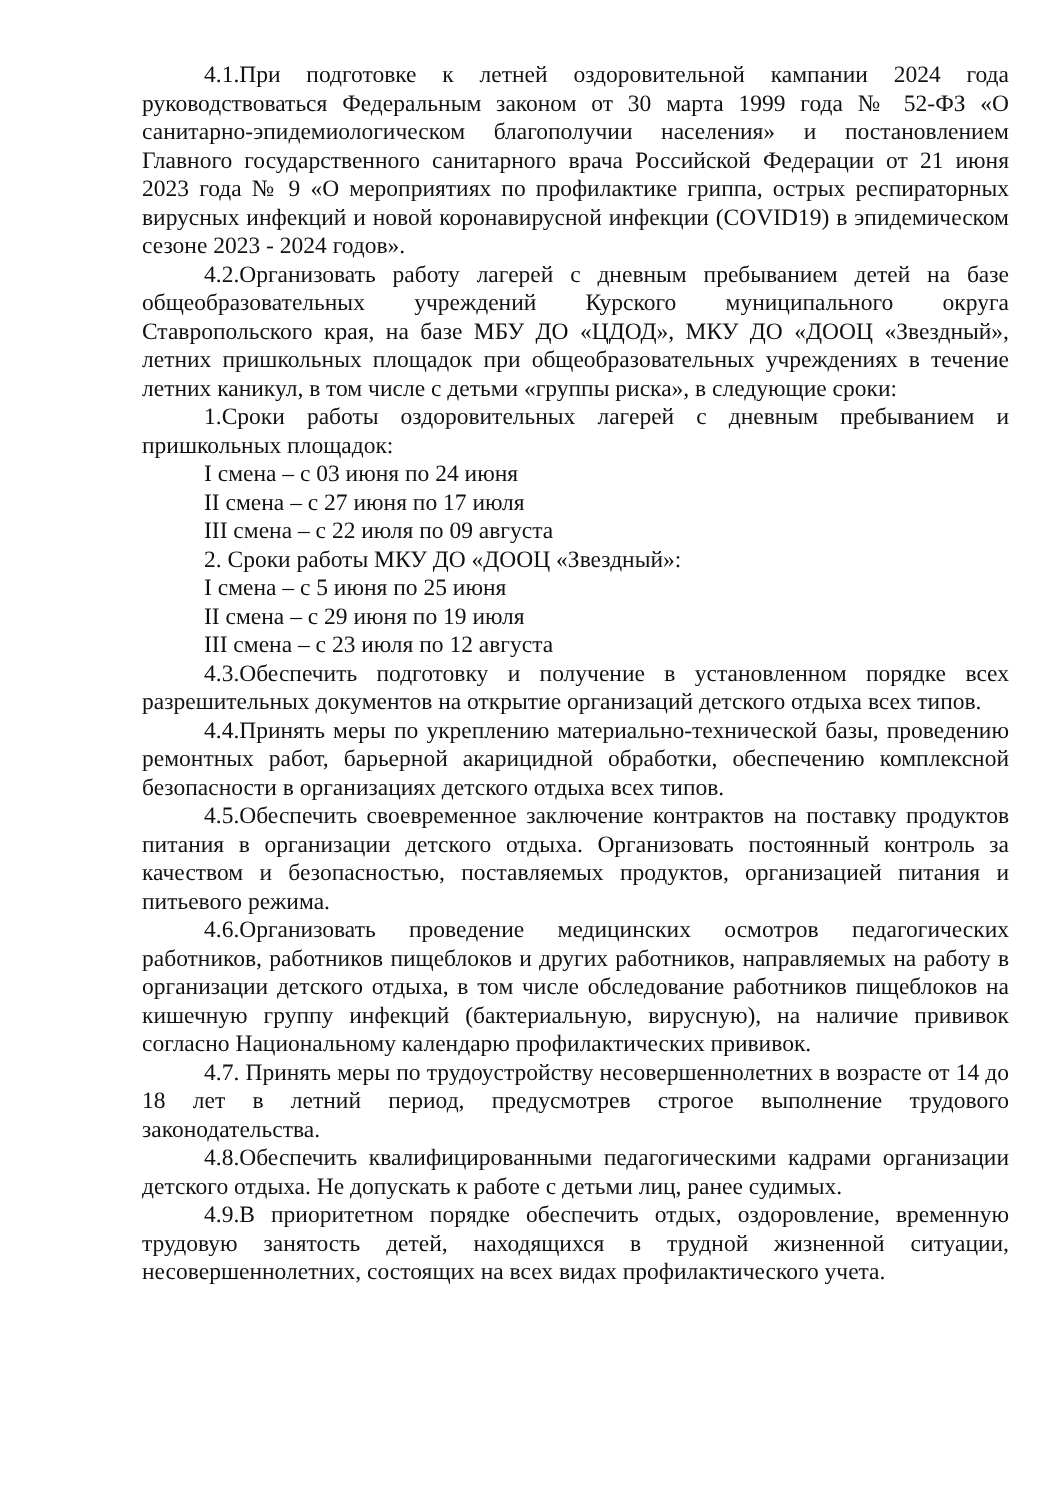4.1.При подготовке к летней оздоровительной кампании 2024 года руководствоваться Федеральным законом от 30 марта 1999 года № 52-ФЗ «О санитарно-эпидемиологическом благополучии населения» и постановлением Главного государственного санитарного врача Российской Федерации от 21 июня 2023 года № 9 «О мероприятиях по профилактике гриппа, острых респираторных вирусных инфекций и новой коронавирусной инфекции (COVID19) в эпидемическом сезоне 2023 - 2024 годов».
4.2.Организовать работу лагерей с дневным пребыванием детей на базе общеобразовательных учреждений Курского муниципального округа Ставропольского края, на базе МБУ ДО «ЦДОД», МКУ ДО «ДООЦ «Звездный», летних пришкольных площадок при общеобразовательных учреждениях в течение летних каникул, в том числе с детьми «группы риска», в следующие сроки:
1.Сроки работы оздоровительных лагерей с дневным пребыванием и пришкольных площадок:
I смена – с 03 июня по 24 июня
II смена – с 27 июня по 17 июля
III смена – с 22 июля по 09 августа
2. Сроки работы МКУ ДО «ДООЦ «Звездный»:
I смена – с 5 июня по 25 июня
II смена – с 29 июня по 19 июля
III смена – с 23 июля по 12 августа
4.3.Обеспечить подготовку и получение в установленном порядке всех разрешительных документов на открытие организаций детского отдыха всех типов.
4.4.Принять меры по укреплению материально-технической базы, проведению ремонтных работ, барьерной акарицидной обработки, обеспечению комплексной безопасности в организациях детского отдыха всех типов.
4.5.Обеспечить своевременное заключение контрактов на поставку продуктов питания в организации детского отдыха. Организовать постоянный контроль за качеством и безопасностью, поставляемых продуктов, организацией питания и питьевого режима.
4.6.Организовать проведение медицинских осмотров педагогических работников, работников пищеблоков и других работников, направляемых на работу в организации детского отдыха, в том числе обследование работников пищеблоков на кишечную группу инфекций (бактериальную, вирусную), на наличие прививок согласно Национальному календарю профилактических прививок.
4.7. Принять меры по трудоустройству несовершеннолетних в возрасте от 14 до 18 лет в летний период, предусмотрев строгое выполнение трудового законодательства.
4.8.Обеспечить квалифицированными педагогическими кадрами организации детского отдыха. Не допускать к работе с детьми лиц, ранее судимых.
4.9.В приоритетном порядке обеспечить отдых, оздоровление, временную трудовую занятость детей, находящихся в трудной жизненной ситуации, несовершеннолетних, состоящих на всех видах профилактического учета.